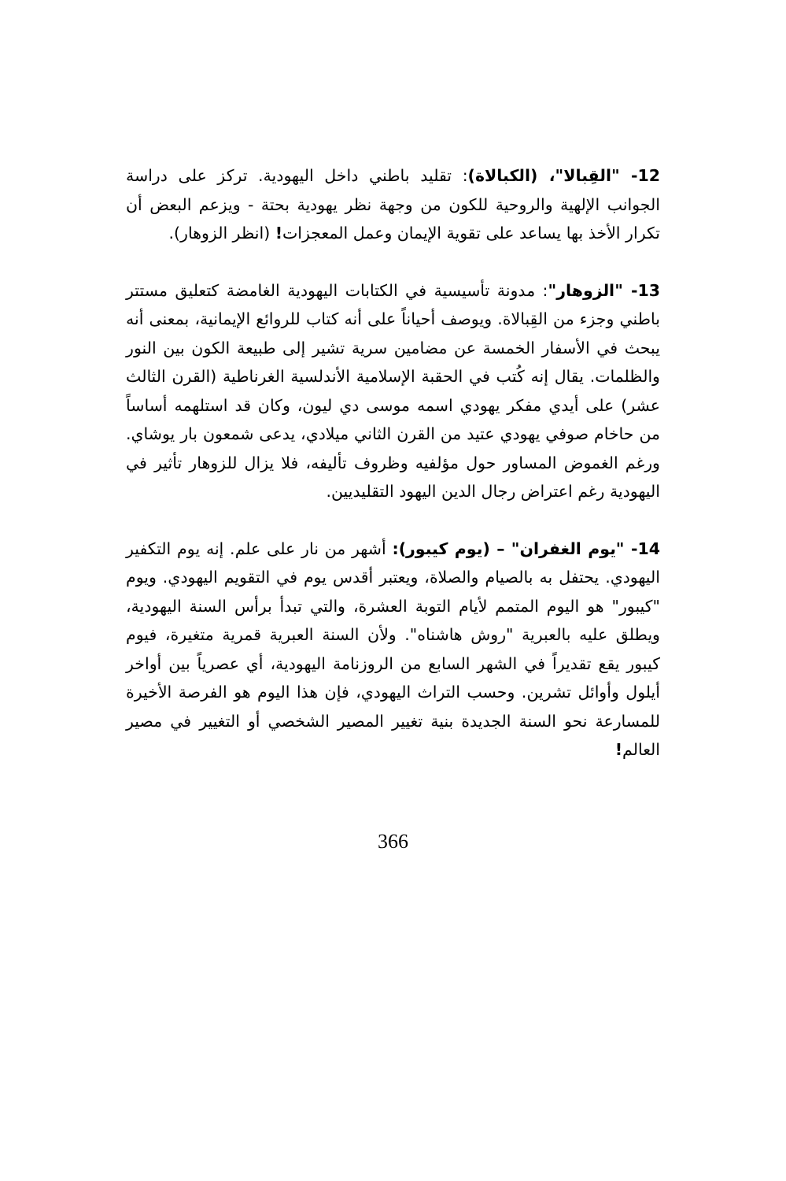12- "القِبالا"، (الكبالاة): تقليد باطني داخل اليهودية. تركز على دراسة الجوانب الإلهية والروحية للكون من وجهة نظر يهودية بحتة - ويزعم البعض أن تكرار الأخذ بها يساعد على تقوية الإيمان وعمل المعجزات! (انظر الزوهار).
13- "الزوهار": مدونة تأسيسية في الكتابات اليهودية الغامضة كتعليق مستتر باطني وجزء من القِبالاة. ويوصف أحياناً على أنه كتاب للروائع الإيمانية، بمعنى أنه يبحث في الأسفار الخمسة عن مضامين سرية تشير إلى طبيعة الكون بين النور والظلمات. يقال إنه كُتب في الحقبة الإسلامية الأندلسية الغرناطية (القرن الثالث عشر) على أيدي مفكر يهودي اسمه موسى دي ليون، وكان قد استلهمه أساساً من حاخام صوفي يهودي عتيد من القرن الثاني ميلادي، يدعى شمعون بار يوشاي. ورغم الغموض المساور حول مؤلفيه وظروف تأليفه، فلا يزال للزوهار تأثير في اليهودية رغم اعتراض رجال الدين اليهود التقليديين.
14- "يوم الغفران" – (يوم كيبور): أشهر من نار على علم. إنه يوم التكفير اليهودي. يحتفل به بالصيام والصلاة، ويعتبر أقدس يوم في التقويم اليهودي. ويوم "كيبور" هو اليوم المتمم لأيام التوبة العشرة، والتي تبدأ برأس السنة اليهودية، ويطلق عليه بالعبرية "روش هاشناه". ولأن السنة العبرية قمرية متغيرة، فيوم كيبور يقع تقديراً في الشهر السابع من الروزنامة اليهودية، أي عصرياً بين أواخر أيلول وأوائل تشرين. وحسب التراث اليهودي، فإن هذا اليوم هو الفرصة الأخيرة للمسارعة نحو السنة الجديدة بنية تغيير المصير الشخصي أو التغيير في مصير العالم!
366